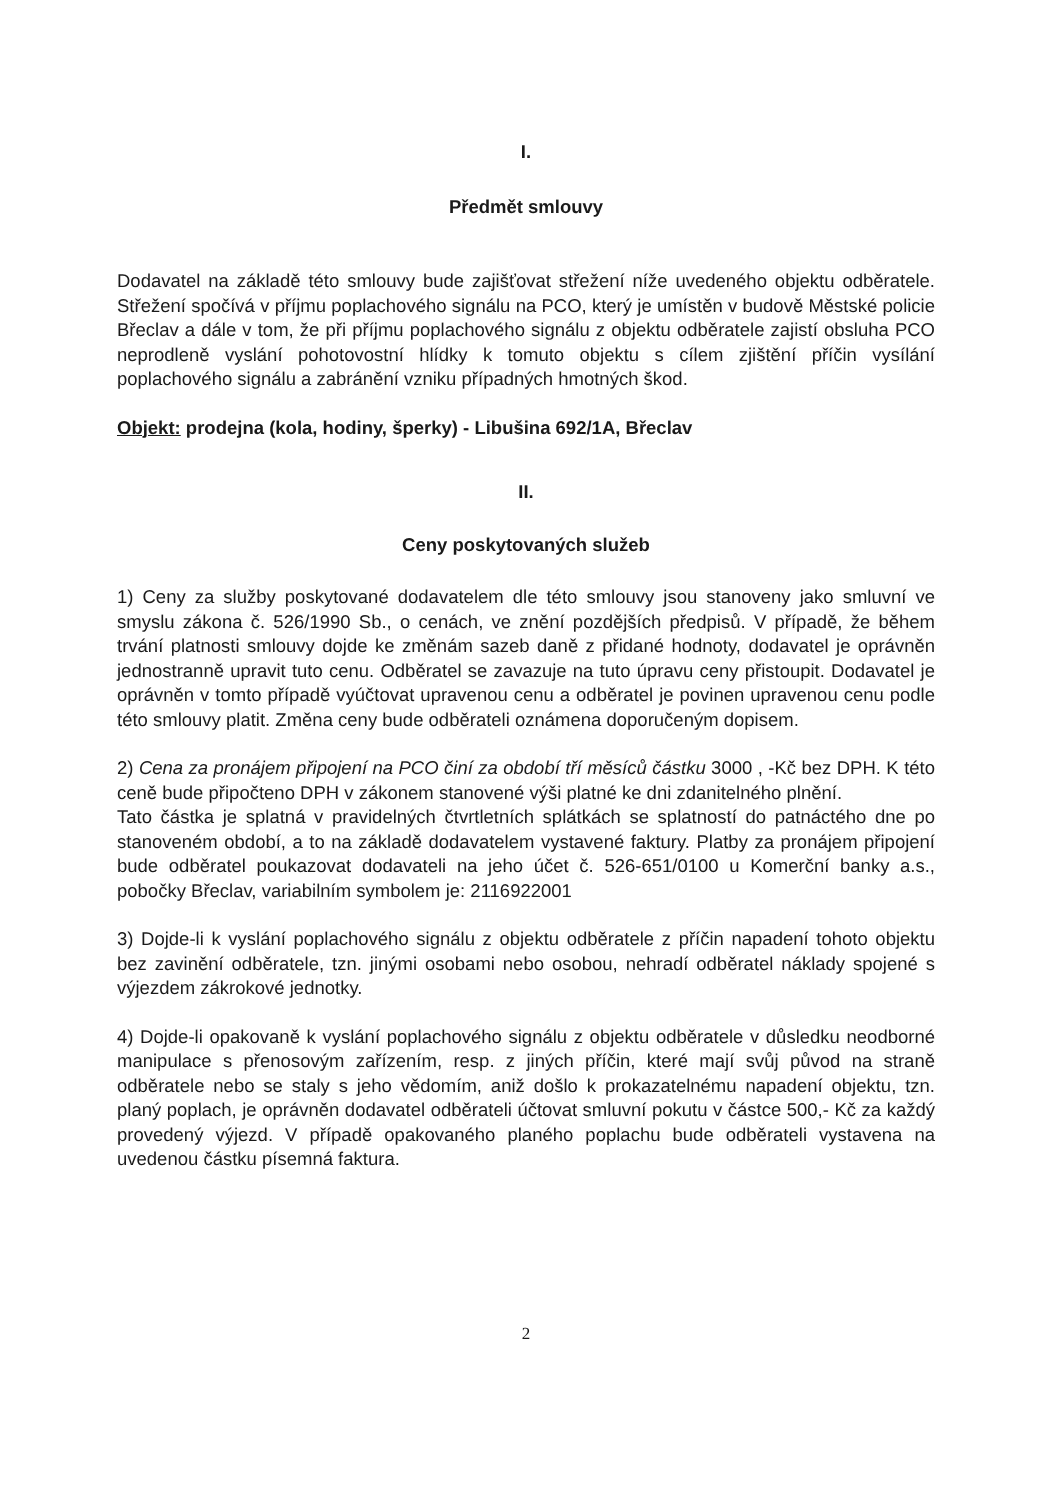I.
Předmět smlouvy
Dodavatel na základě této smlouvy bude zajišťovat střežení níže uvedeného objektu odběratele. Střežení spočívá v příjmu poplachového signálu na PCO, který je umístěn v budově Městské policie Břeclav a dále v tom, že při příjmu poplachového signálu z objektu odběratele zajistí obsluha PCO neprodleně vyslání pohotovostní hlídky k tomuto objektu s cílem zjištění příčin vysílání poplachového signálu a zabránění vzniku případných hmotných škod.
Objekt: prodejna (kola, hodiny, šperky) - Libušina 692/1A, Břeclav
II.
Ceny poskytovaných služeb
1) Ceny za služby poskytované dodavatelem dle této smlouvy jsou stanoveny jako smluvní ve smyslu zákona č. 526/1990 Sb., o cenách, ve znění pozdějších předpisů. V případě, že během trvání platnosti smlouvy dojde ke změnám sazeb daně z přidané hodnoty, dodavatel je oprávněn jednostranně upravit tuto cenu. Odběratel se zavazuje na tuto úpravu ceny přistoupit. Dodavatel je oprávněn v tomto případě vyúčtovat upravenou cenu a odběratel je povinen upravenou cenu podle této smlouvy platit. Změna ceny bude odběrateli oznámena doporučeným dopisem.
2) Cena za pronájem připojení na PCO činí za období tří měsíců částku 3000 , -Kč bez DPH. K této ceně bude připočteno DPH v zákonem stanovené výši platné ke dni zdanitelného plnění.
Tato částka je splatná v pravidelných čtvrtletních splátkách se splatností do patnáctého dne po stanoveném období, a to na základě dodavatelem vystavené faktury. Platby za pronájem připojení bude odběratel poukazovat dodavateli na jeho účet č. 526-651/0100 u Komerční banky a.s., pobočky Břeclav, variabilním symbolem je: 2116922001
3) Dojde-li k vyslání poplachového signálu z objektu odběratele z příčin napadení tohoto objektu bez zavinění odběratele, tzn. jinými osobami nebo osobou, nehradí odběratel náklady spojené s výjezdem zákrokové jednotky.
4) Dojde-li opakovaně k vyslání poplachového signálu z objektu odběratele v důsledku neodborné manipulace s přenosovým zařízením, resp. z jiných příčin, které mají svůj původ na straně odběratele nebo se staly s jeho vědomím, aniž došlo k prokazatelnému napadení objektu, tzn. planý poplach, je oprávněn dodavatel odběrateli účtovat smluvní pokutu v částce 500,- Kč za každý provedený výjezd. V případě opakovaného planého poplachu bude odběrateli vystavena na uvedenou částku písemná faktura.
2